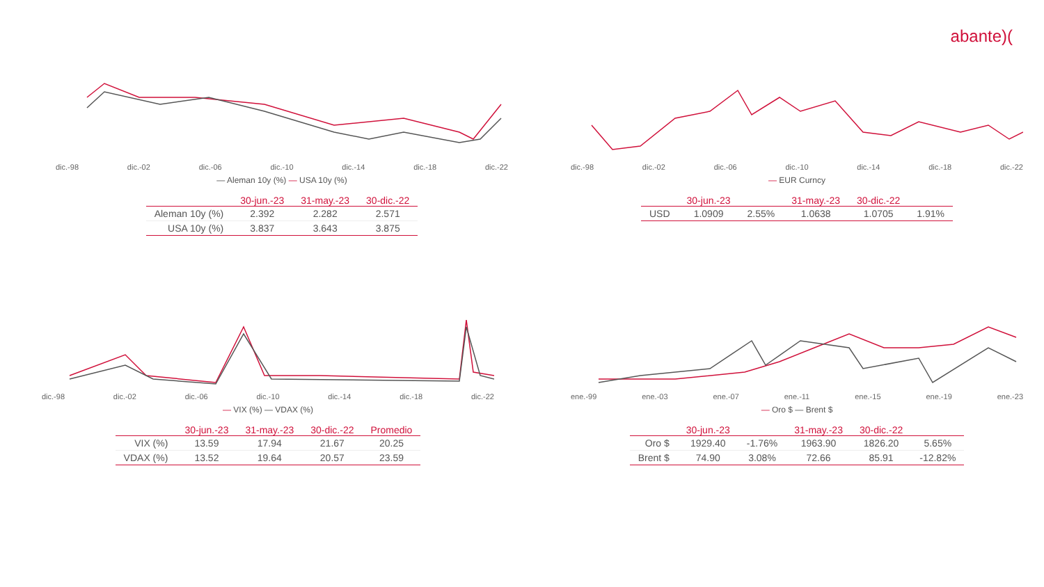abante)(
dic.-98 dic.-02 dic.-06 dic.-10 dic.-14 dic.-18 dic.-22
— Aleman 10y (%) — USA 10y (%)
| | 30-jun.-23 | 31-may.-23 | 30-dic.-22 |
| --- | --- | --- | --- |
| Aleman 10y (%) | 2.392 | 2.282 | 2.571 |
| USA 10y (%) | 3.837 | 3.643 | 3.875 |
dic.-98 dic.-02 dic.-06 dic.-10 dic.-14 dic.-18 dic.-22
— EUR Curncy
| | 30-jun.-23 | | 31-may.-23 | 30-dic.-22 | |
| --- | --- | --- | --- | --- | --- |
| USD | 1.0909 | 2.55% | 1.0638 | 1.0705 | 1.91% |
dic.-98 dic.-02 dic.-06 dic.-10 dic.-14 dic.-18 dic.-22
— VIX (%) — VDAX (%)
| | 30-jun.-23 | 31-may.-23 | 30-dic.-22 | Promedio |
| --- | --- | --- | --- | --- |
| VIX (%) | 13.59 | 17.94 | 21.67 | 20.25 |
| VDAX (%) | 13.52 | 19.64 | 20.57 | 23.59 |
ene.-99 ene.-03 ene.-07 ene.-11 ene.-15 ene.-19 ene.-23
— Oro $ — Brent $
| | 30-jun.-23 | | 31-may.-23 | 30-dic.-22 | |
| --- | --- | --- | --- | --- | --- |
| Oro $ | 1929.40 | -1.76% | 1963.90 | 1826.20 | 5.65% |
| Brent $ | 74.90 | 3.08% | 72.66 | 85.91 | -12.82% |